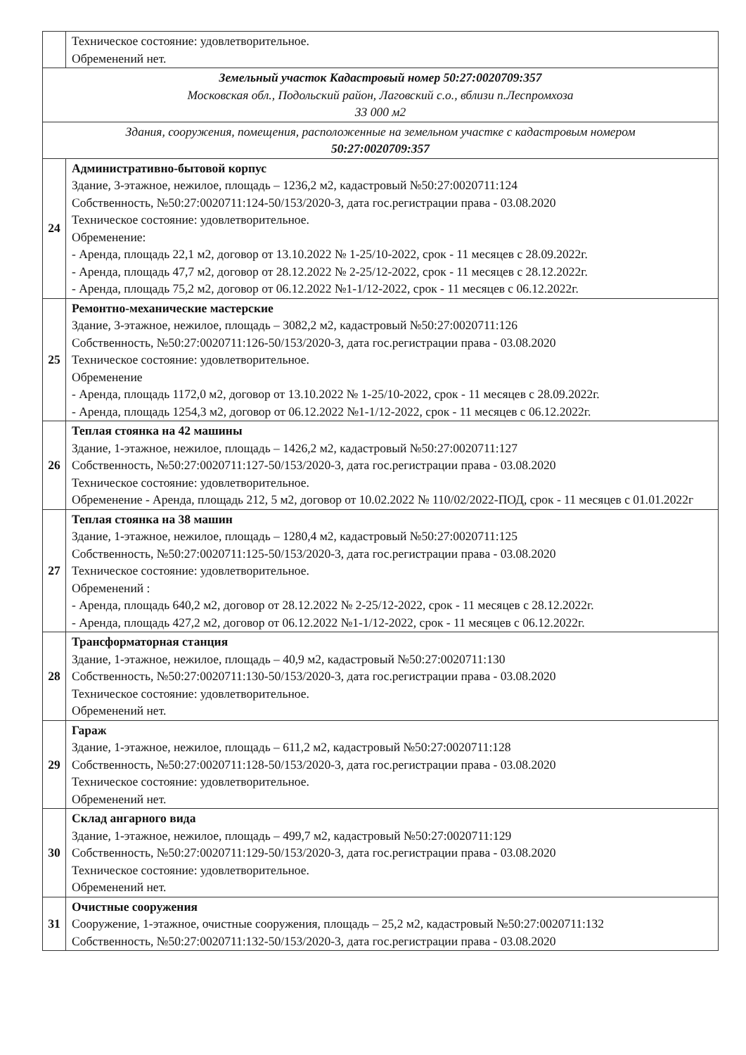| | Техническое состояние: удовлетворительное. Обременений нет. |
| Земельный участок Кадастровый номер 50:27:0020709:357 Московская обл., Подольский район, Лаговский с.о., вблизи п.Леспромхоза 33 000 м2 | |
| Здания, сооружения, помещения, расположенные на земельном участке с кадастровым номером 50:27:0020709:357 | |
| 24 | Административно-бытовой корпус Здание, 3-этажное, нежилое, площадь – 1236,2 м2, кадастровый №50:27:0020711:124 Собственность, №50:27:0020711:124-50/153/2020-3, дата гос.регистрации права - 03.08.2020 Техническое состояние: удовлетворительное. Обременение: - Аренда, площадь 22,1 м2, договор от 13.10.2022 № 1-25/10-2022, срок - 11 месяцев с 28.09.2022г. - Аренда, площадь 47,7 м2, договор от 28.12.2022 № 2-25/12-2022, срок - 11 месяцев с 28.12.2022г. - Аренда, площадь 75,2 м2, договор от 06.12.2022 №1-1/12-2022, срок - 11 месяцев с 06.12.2022г. |
| 25 | Ремонтно-механические мастерские Здание, 3-этажное, нежилое, площадь – 3082,2 м2, кадастровый №50:27:0020711:126 Собственность, №50:27:0020711:126-50/153/2020-3, дата гос.регистрации права - 03.08.2020 Техническое состояние: удовлетворительное. Обременение - Аренда, площадь 1172,0 м2, договор от 13.10.2022 № 1-25/10-2022, срок - 11 месяцев с 28.09.2022г. - Аренда, площадь 1254,3 м2, договор от 06.12.2022 №1-1/12-2022, срок - 11 месяцев с 06.12.2022г. |
| 26 | Теплая стоянка на 42 машины Здание, 1-этажное, нежилое, площадь – 1426,2 м2, кадастровый №50:27:0020711:127 Собственность, №50:27:0020711:127-50/153/2020-3, дата гос.регистрации права - 03.08.2020 Техническое состояние: удовлетворительное. Обременение - Аренда, площадь 212, 5 м2, договор от 10.02.2022 № 110/02/2022-ПОД, срок - 11 месяцев с 01.01.2022г |
| 27 | Теплая стоянка на 38 машин Здание, 1-этажное, нежилое, площадь – 1280,4 м2, кадастровый №50:27:0020711:125 Собственность, №50:27:0020711:125-50/153/2020-3, дата гос.регистрации права - 03.08.2020 Техническое состояние: удовлетворительное. Обременений : - Аренда, площадь 640,2 м2, договор от 28.12.2022 № 2-25/12-2022, срок - 11 месяцев с 28.12.2022г. - Аренда, площадь 427,2 м2, договор от 06.12.2022 №1-1/12-2022, срок - 11 месяцев с 06.12.2022г. |
| 28 | Трансформаторная станция Здание, 1-этажное, нежилое, площадь – 40,9 м2, кадастровый №50:27:0020711:130 Собственность, №50:27:0020711:130-50/153/2020-3, дата гос.регистрации права - 03.08.2020 Техническое состояние: удовлетворительное. Обременений нет. |
| 29 | Гараж Здание, 1-этажное, нежилое, площадь – 611,2 м2, кадастровый №50:27:0020711:128 Собственность, №50:27:0020711:128-50/153/2020-3, дата гос.регистрации права - 03.08.2020 Техническое состояние: удовлетворительное. Обременений нет. |
| 30 | Склад ангарного вида Здание, 1-этажное, нежилое, площадь – 499,7 м2, кадастровый №50:27:0020711:129 Собственность, №50:27:0020711:129-50/153/2020-3, дата гос.регистрации права - 03.08.2020 Техническое состояние: удовлетворительное. Обременений нет. |
| 31 | Очистные сооружения Сооружение, 1-этажное, очистные сооружения, площадь – 25,2 м2, кадастровый №50:27:0020711:132 Собственность, №50:27:0020711:132-50/153/2020-3, дата гос.регистрации права - 03.08.2020 |